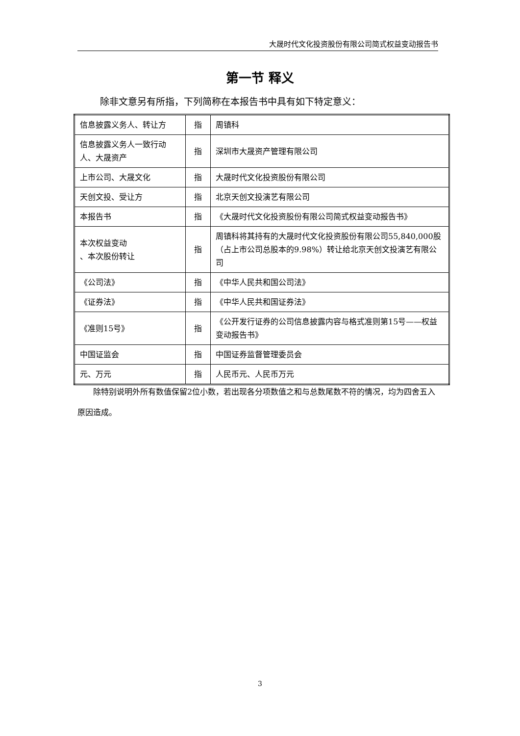大晟时代文化投资股份有限公司简式权益变动报告书
第一节 释义
除非文意另有所指，下列简称在本报告书中具有如下特定意义：
| 信息披露义务人、转让方 | 指 | 周镇科 |
| 信息披露义务人一致行动人、大晟资产 | 指 | 深圳市大晟资产管理有限公司 |
| 上市公司、大晟文化 | 指 | 大晟时代文化投资股份有限公司 |
| 天创文投、受让方 | 指 | 北京天创文投演艺有限公司 |
| 本报告书 | 指 | 《大晟时代文化投资股份有限公司简式权益变动报告书》 |
| 本次权益变动 、本次股份转让 | 指 | 周镇科将其持有的大晟时代文化投资股份有限公司55,840,000股（占上市公司总股本的9.98%）转让给北京天创文投演艺有限公司 |
| 《公司法》 | 指 | 《中华人民共和国公司法》 |
| 《证券法》 | 指 | 《中华人民共和国证券法》 |
| 《准则15号》 | 指 | 《公开发行证券的公司信息披露内容与格式准则第15号——权益变动报告书》 |
| 中国证监会 | 指 | 中国证券监督管理委员会 |
| 元、万元 | 指 | 人民币元、人民币万元 |
除特别说明外所有数值保留2位小数，若出现各分项数值之和与总数尾数不符的情况，均为四舍五入原因造成。
3